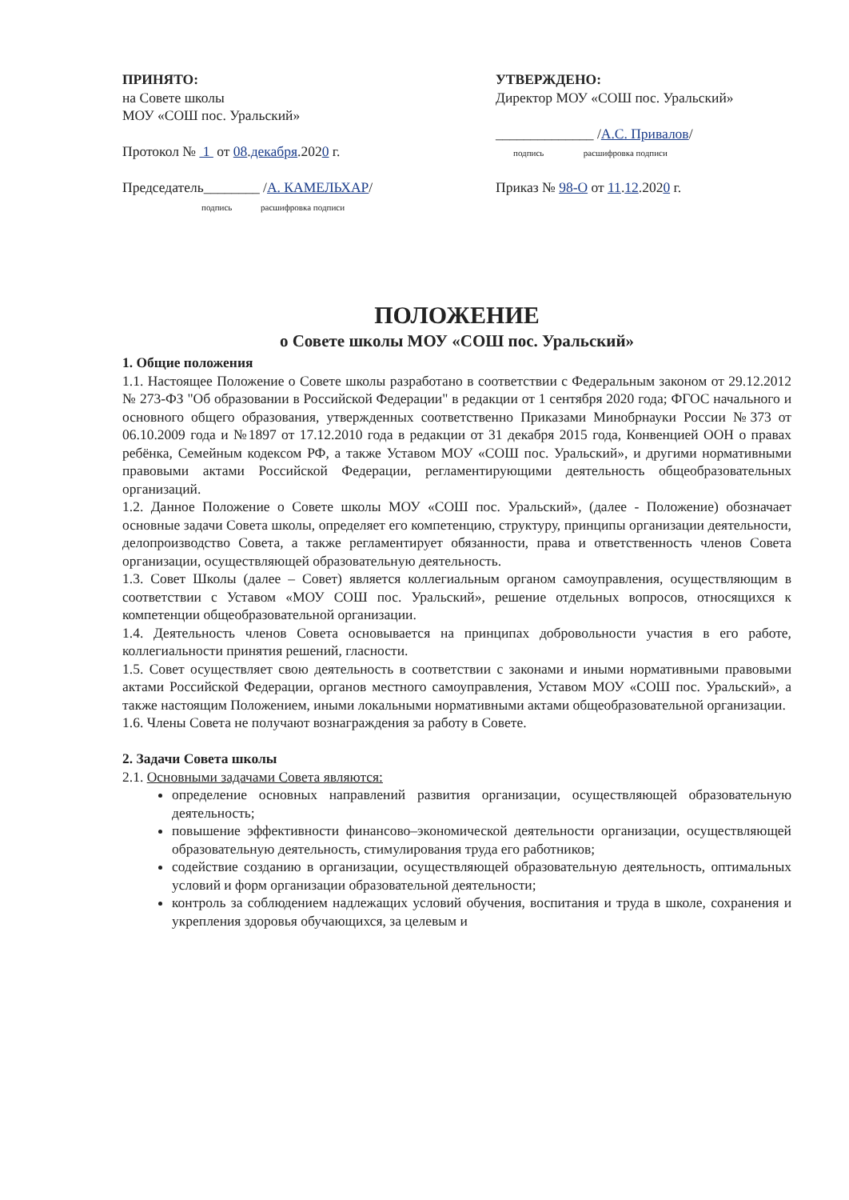ПРИНЯТО:
на Совете школы
МОУ «СОШ пос. Уральский»
Протокол № 1 от 08.декабря.2020 г.
Председатель________ /А. КАМЕЛЬХАР/
подпись расшифровка подписи
УТВЕРЖДЕНО:
Директор МОУ «СОШ пос. Уральский»
______________ /А.С. Привалов/
подпись расшифровка подписи
Приказ № 98-О от 11.12.2020 г.
ПОЛОЖЕНИЕ
о Совете школы МОУ «СОШ пос. Уральский»
1. Общие положения
1.1. Настоящее Положение о Совете школы разработано в соответствии с Федеральным законом от 29.12.2012 № 273-ФЗ "Об образовании в Российской Федерации" в редакции от 1 сентября 2020 года; ФГОС начального и основного общего образования, утвержденных соответственно Приказами Минобрнауки России №373 от 06.10.2009 года и №1897 от 17.12.2010 года в редакции от 31 декабря 2015 года, Конвенцией ООН о правах ребёнка, Семейным кодексом РФ, а также Уставом МОУ «СОШ пос. Уральский», и другими нормативными правовыми актами Российской Федерации, регламентирующими деятельность общеобразовательных организаций.
1.2. Данное Положение о Совете школы МОУ «СОШ пос. Уральский», (далее - Положение) обозначает основные задачи Совета школы, определяет его компетенцию, структуру, принципы организации деятельности, делопроизводство Совета, а также регламентирует обязанности, права и ответственность членов Совета организации, осуществляющей образовательную деятельность.
1.3. Совет Школы (далее – Совет) является коллегиальным органом самоуправления, осуществляющим в соответствии с Уставом «МОУ СОШ пос. Уральский», решение отдельных вопросов, относящихся к компетенции общеобразовательной организации.
1.4. Деятельность членов Совета основывается на принципах добровольности участия в его работе, коллегиальности принятия решений, гласности.
1.5. Совет осуществляет свою деятельность в соответствии с законами и иными нормативными правовыми актами Российской Федерации, органов местного самоуправления, Уставом МОУ «СОШ пос. Уральский», а также настоящим Положением, иными локальными нормативными актами общеобразовательной организации.
1.6. Члены Совета не получают вознаграждения за работу в Совете.
2. Задачи Совета школы
2.1. Основными задачами Совета являются:
определение основных направлений развития организации, осуществляющей образовательную деятельность;
повышение эффективности финансово–экономической деятельности организации, осуществляющей образовательную деятельность, стимулирования труда его работников;
содействие созданию в организации, осуществляющей образовательную деятельность, оптимальных условий и форм организации образовательной деятельности;
контроль за соблюдением надлежащих условий обучения, воспитания и труда в школе, сохранения и укрепления здоровья обучающихся, за целевым и